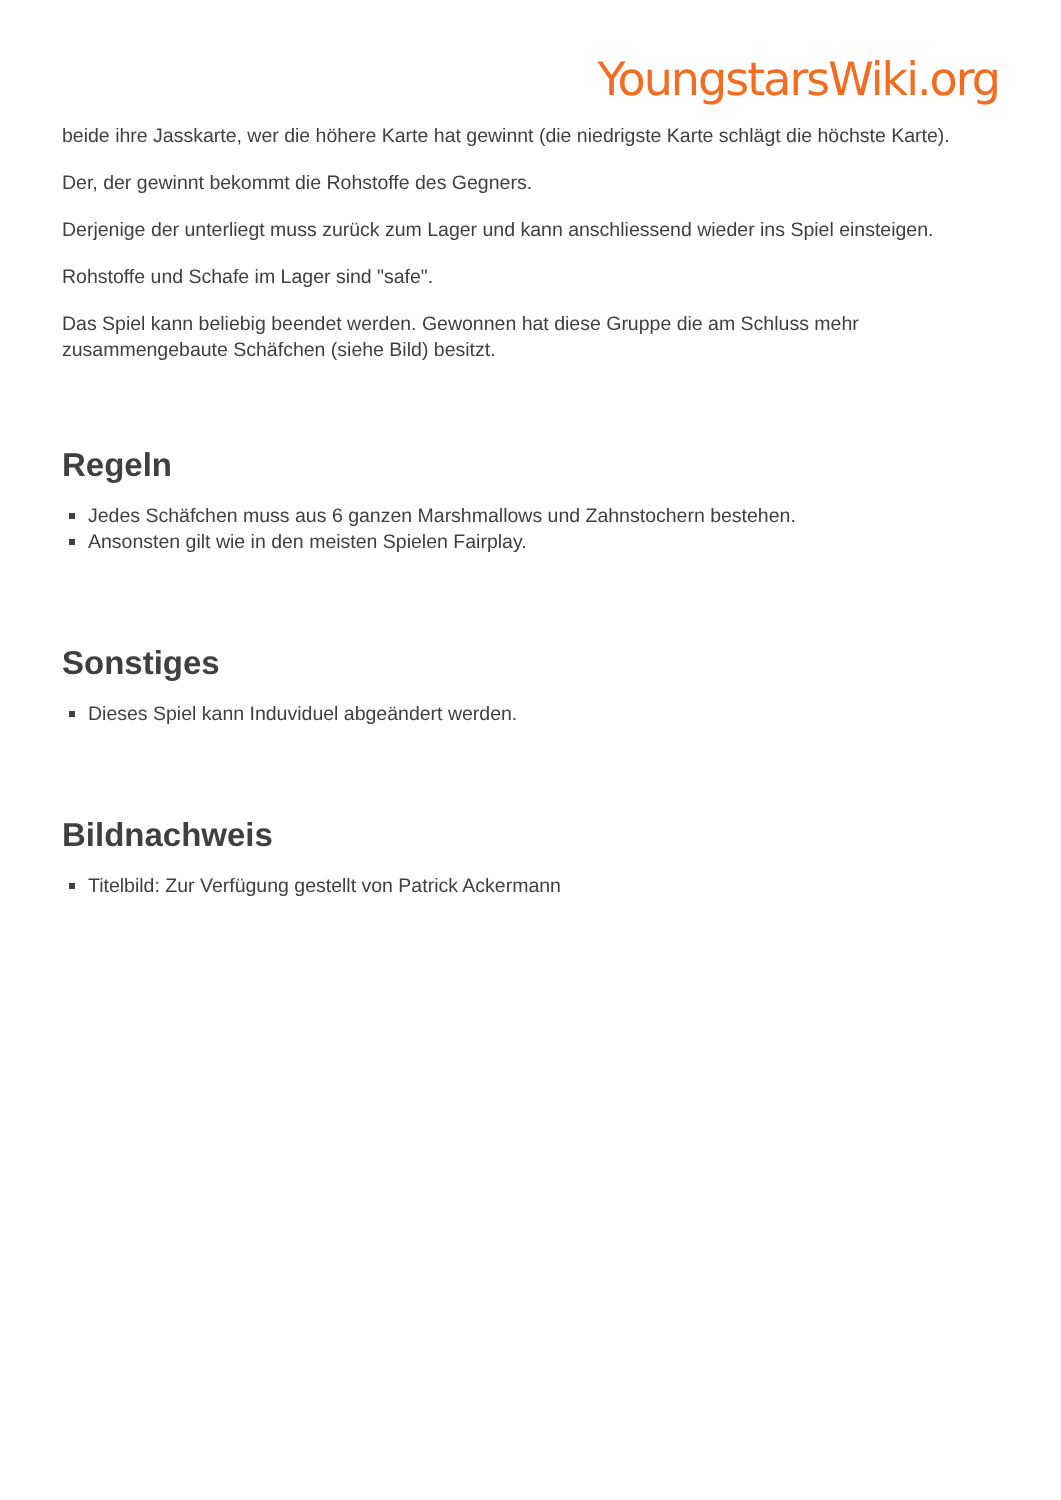YoungstarsWiki.org
beide ihre Jasskarte, wer die höhere Karte hat gewinnt (die niedrigste Karte schlägt die höchste Karte).
Der, der gewinnt bekommt die Rohstoffe des Gegners.
Derjenige der unterliegt muss zurück zum Lager und kann anschliessend wieder ins Spiel einsteigen.
Rohstoffe und Schafe im Lager sind "safe".
Das Spiel kann beliebig beendet werden. Gewonnen hat diese Gruppe die am Schluss mehr zusammengebaute Schäfchen (siehe Bild) besitzt.
Regeln
Jedes Schäfchen muss aus 6 ganzen Marshmallows und Zahnstochern bestehen.
Ansonsten gilt wie in den meisten Spielen Fairplay.
Sonstiges
Dieses Spiel kann Induviduel abgeändert werden.
Bildnachweis
Titelbild: Zur Verfügung gestellt von Patrick Ackermann